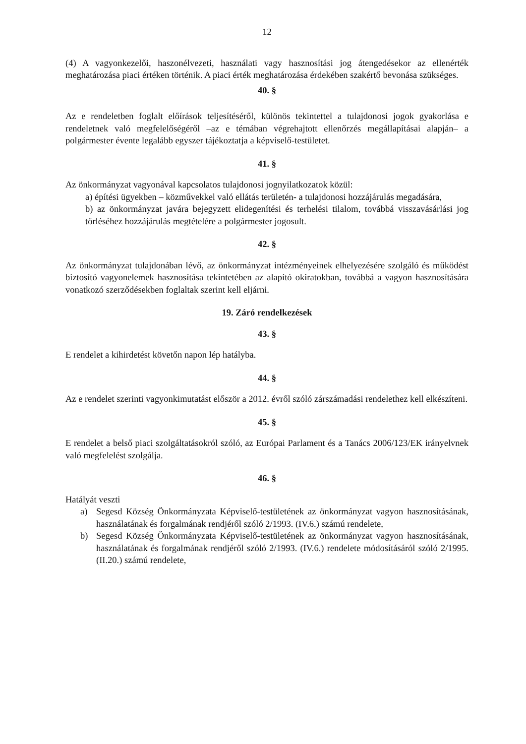12
(4) A vagyonkezelői, haszonélvezeti, használati vagy hasznosítási jog átengedésekor az ellenérték meghatározása piaci értéken történik. A piaci érték meghatározása érdekében szakértő bevonása szükséges.
40. §
Az e rendeletben foglalt előírások teljesítéséről, különös tekintettel a tulajdonosi jogok gyakorlása e rendeletnek való megfelelőségéről –az e témában végrehajtott ellenőrzés megállapításai alapján– a polgármester évente legalább egyszer tájékoztatja a képviselő-testületet.
41. §
Az önkormányzat vagyonával kapcsolatos tulajdonosi jognyilatkozatok közül:
a) építési ügyekben – közművekkel való ellátás területén- a tulajdonosi hozzájárulás megadására,
b) az önkormányzat javára bejegyzett elidegenítési és terhelési tilalom, továbbá visszavásárlási jog törléséhez hozzájárulás megtételére a polgármester jogosult.
42. §
Az önkormányzat tulajdonában lévő, az önkormányzat intézményeinek elhelyezésére szolgáló és működést biztosító vagyonelemek hasznosítása tekintetében az alapító okiratokban, továbbá a vagyon hasznosítására vonatkozó szerződésekben foglaltak szerint kell eljárni.
19. Záró rendelkezések
43. §
E rendelet a kihirdetést követőn napon lép hatályba.
44. §
Az e rendelet szerinti vagyonkimutatást először a 2012. évről szóló zárszámadási rendelethez kell elkészíteni.
45. §
E rendelet a belső piaci szolgáltatásokról szóló, az Európai Parlament és a Tanács 2006/123/EK irányelvnek való megfelelést szolgálja.
46. §
Hatályát veszti
a) Segesd Község Önkormányzata Képviselő-testületének az önkormányzat vagyon hasznosításának, használatának és forgalmának rendjéről szóló 2/1993. (IV.6.) számú rendelete,
b) Segesd Község Önkormányzata Képviselő-testületének az önkormányzat vagyon hasznosításának, használatának és forgalmának rendjéről szóló 2/1993. (IV.6.) rendelete módosításáról szóló 2/1995. (II.20.) számú rendelete,